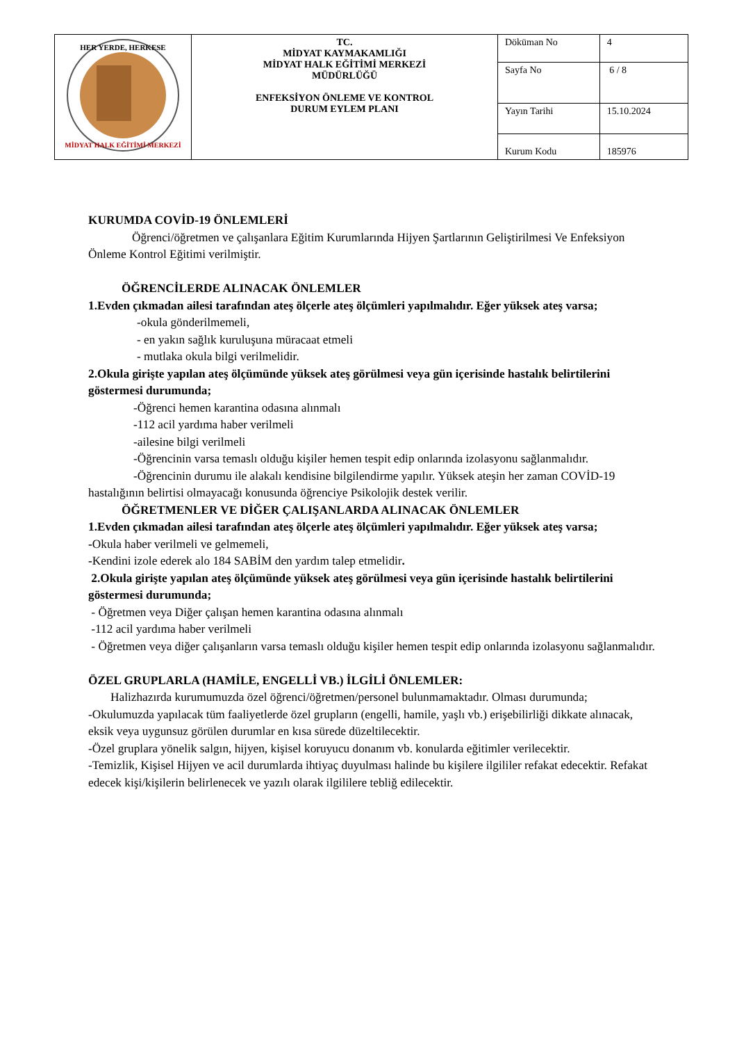| HER YERDE, HERKESE MİDYAT HALK EĞİTİMİ MERKEZİ | TC. MİDYAT KAYMAKAMLIĞI MİDYAT HALK EĞİTİMİ MERKEZİ MÜDÜRLÜĞÜ ENFEKSİYON ÖNLEME VE KONTROL DURUM EYLEM PLANI | Döküman No | 4 |
| | | Sayfa No | 6 / 8 |
| | | Yayın Tarihi | 15.10.2024 |
| | | Kurum Kodu | 185976 |
KURUMDA COVİD-19 ÖNLEMLERİ
Öğrenci/öğretmen ve çalışanlara Eğitim Kurumlarında Hijyen Şartlarının Geliştirilmesi Ve Enfeksiyon Önleme Kontrol Eğitimi verilmiştir.
ÖĞRENCİLERDE ALINACAK ÖNLEMLER
1.Evden çıkmadan ailesi tarafından ateş ölçerle ateş ölçümleri yapılmalıdır. Eğer yüksek ateş varsa;
-okula gönderilmemeli,
- en yakın sağlık kuruluşuna müracaat etmeli
- mutlaka okula bilgi verilmelidir.
2.Okula girişte yapılan ateş ölçümünde yüksek ateş görülmesi veya gün içerisinde hastalık belirtilerini göstermesi durumunda;
-Öğrenci hemen karantina odasına alınmalı
-112 acil yardıma haber verilmeli
-ailesine bilgi verilmeli
-Öğrencinin varsa temaslı olduğu kişiler hemen tespit edip onlarında izolasyonu sağlanmalıdır.
-Öğrencinin durumu ile alakalı kendisine bilgilendirme yapılır. Yüksek ateşin her zaman COVİD-19 hastalığının belirtisi olmayacağı konusunda öğrenciye Psikolojik destek verilir.
ÖĞRETMENLER VE DİĞER ÇALIŞANLARDA ALINACAK ÖNLEMLER
1.Evden çıkmadan ailesi tarafından ateş ölçerle ateş ölçümleri yapılmalıdır. Eğer yüksek ateş varsa;
-Okula haber verilmeli ve gelmemeli,
-Kendini izole ederek alo 184 SABİM den yardım talep etmelidir.
2.Okula girişte yapılan ateş ölçümünde yüksek ateş görülmesi veya gün içerisinde hastalık belirtilerini göstermesi durumunda;
- Öğretmen veya Diğer çalışan hemen karantina odasına alınmalı
-112 acil yardıma haber verilmeli
- Öğretmen veya diğer çalışanların varsa temaslı olduğu kişiler hemen tespit edip onlarında izolasyonu sağlanmalıdır.
ÖZEL GRUPLARLA (HAMİLE, ENGELLİ VB.) İLGİLİ ÖNLEMLER:
Halizhazırda kurumumuzda özel öğrenci/öğretmen/personel bulunmamaktadır. Olması durumunda;
-Okulumuzda yapılacak tüm faaliyetlerde özel grupların (engelli, hamile, yaşlı vb.) erişebilirliği dikkate alınacak, eksik veya uygunsuz görülen durumlar en kısa sürede düzeltilecektir.
-Özel gruplara yönelik salgın, hijyen, kişisel koruyucu donanım vb. konularda eğitimler verilecektir.
-Temizlik, Kişisel Hijyen ve acil durumlarda ihtiyaç duyulması halinde bu kişilere ilgililer refakat edecektir. Refakat edecek kişi/kişilerin belirlenecek ve yazılı olarak ilgililere tebliğ edilecektir.